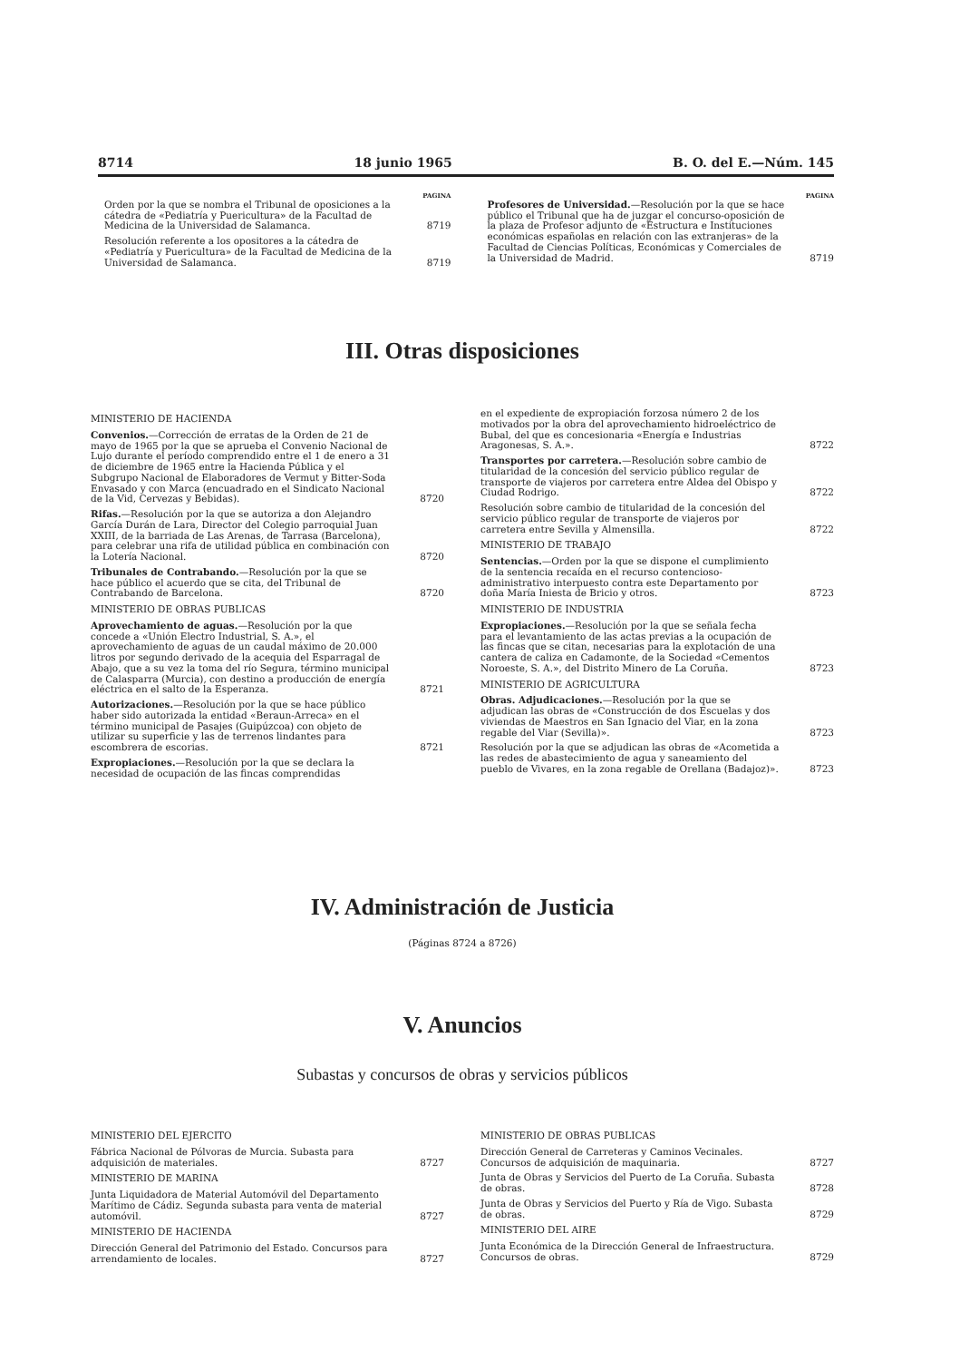8714 18 junio 1965 B. O. del E.—Núm. 145
PAGINA
Orden por la que se nombra el Tribunal de oposiciones a la cátedra de «Pediatría y Puericultura» de la Facultad de Medicina de la Universidad de Salamanca. 8719
Resolución referente a los opositores a la cátedra de «Pediatría y Puericultura» de la Facultad de Medicina de la Universidad de Salamanca. 8719
PAGINA
Profesores de Universidad.—Resolución por la que se hace público el Tribunal que ha de juzgar el concurso-oposición de la plaza de Profesor adjunto de «Estructura e Instituciones económicas españolas en relación con las extranjeras» de la Facultad de Ciencias Políticas, Económicas y Comerciales de la Universidad de Madrid. 8719
III. Otras disposiciones
MINISTERIO DE HACIENDA
Convenios.—Corrección de erratas de la Orden de 21 de mayo de 1965 por la que se aprueba el Convenio Nacional de Lujo durante el período comprendido entre el 1 de enero a 31 de diciembre de 1965 entre la Hacienda Pública y el Subgrupo Nacional de Elaboradores de Vermut y Bitter-Soda Envasado y con Marca (encuadrado en el Sindicato Nacional de la Vid, Cervezas y Bebidas). 8720
Rifas.—Resolución por la que se autoriza a don Alejandro García Durán de Lara, Director del Colegio parroquial Juan XXIII, de la barriada de Las Arenas, de Tarrasa (Barcelona), para celebrar una rifa de utilidad pública en combinación con la Lotería Nacional. 8720
Tribunales de Contrabando.—Resolución por la que se hace público el acuerdo que se cita, del Tribunal de Contrabando de Barcelona. 8720
MINISTERIO DE OBRAS PUBLICAS
Aprovechamiento de aguas.—Resolución por la que concede a «Unión Electro Industrial, S. A.», el aprovechamiento de aguas de un caudal máximo de 20.000 litros por segundo derivado de la acequia del Esparragal de Abajo, que a su vez la toma del río Segura, término municipal de Calasparra (Murcia), con destino a producción de energía eléctrica en el salto de la Esperanza. 8721
Autorizaciones.—Resolución por la que se hace público haber sido autorizada la entidad «Beraun-Arreca» en el término municipal de Pasajes (Guipúzcoa) con objeto de utilizar su superficie y las de terrenos lindantes para escombrera de escorias. 8721
Expropiaciones.—Resolución por la que se declara la necesidad de ocupación de las fincas comprendidas
en el expediente de expropiación forzosa número 2 de los motivados por la obra del aprovechamiento hidroeléctrico de Bubal, del que es concesionaria «Energía e Industrias Aragonesas, S. A.». 8722
Transportes por carretera.—Resolución sobre cambio de titularidad de la concesión del servicio público regular de transporte de viajeros por carretera entre Aldea del Obispo y Ciudad Rodrigo. 8722
Resolución sobre cambio de titularidad de la concesión del servicio público regular de transporte de viajeros por carretera entre Sevilla y Almensilla. 8722
MINISTERIO DE TRABAJO
Sentencias.—Orden por la que se dispone el cumplimiento de la sentencia recaída en el recurso contencioso-administrativo interpuesto contra este Departamento por doña María Iniesta de Bricio y otros. 8723
MINISTERIO DE INDUSTRIA
Expropiaciones.—Resolución por la que se señala fecha para el levantamiento de las actas previas a la ocupación de las fincas que se citan, necesarias para la explotación de una cantera de caliza en Cadamonte, de la Sociedad «Cementos Noroeste, S. A.», del Distrito Minero de La Coruña. 8723
MINISTERIO DE AGRICULTURA
Obras. Adjudicaciones.—Resolución por la que se adjudican las obras de «Construcción de dos Escuelas y dos viviendas de Maestros en San Ignacio del Viar, en la zona regable del Viar (Sevilla)». 8723
Resolución por la que se adjudican las obras de «Acometida a las redes de abastecimiento de agua y saneamiento del pueblo de Vivares, en la zona regable de Orellana (Badajoz)». 8723
IV. Administración de Justicia
(Páginas 8724 a 8726)
V. Anuncios
Subastas y concursos de obras y servicios públicos
MINISTERIO DEL EJERCITO
Fábrica Nacional de Pólvoras de Murcia. Subasta para adquisición de materiales. 8727
MINISTERIO DE MARINA
Junta Liquidadora de Material Automóvil del Departamento Marítimo de Cádiz. Segunda subasta para venta de material automóvil. 8727
MINISTERIO DE HACIENDA
Dirección General del Patrimonio del Estado. Concursos para arrendamiento de locales. 8727
MINISTERIO DE OBRAS PUBLICAS
Dirección General de Carreteras y Caminos Vecinales. Concursos de adquisición de maquinaria. 8727
Junta de Obras y Servicios del Puerto de La Coruña. Subasta de obras. 8728
Junta de Obras y Servicios del Puerto y Ría de Vigo. Subasta de obras. 8729
MINISTERIO DEL AIRE
Junta Económica de la Dirección General de Infraestructura. Concursos de obras. 8729